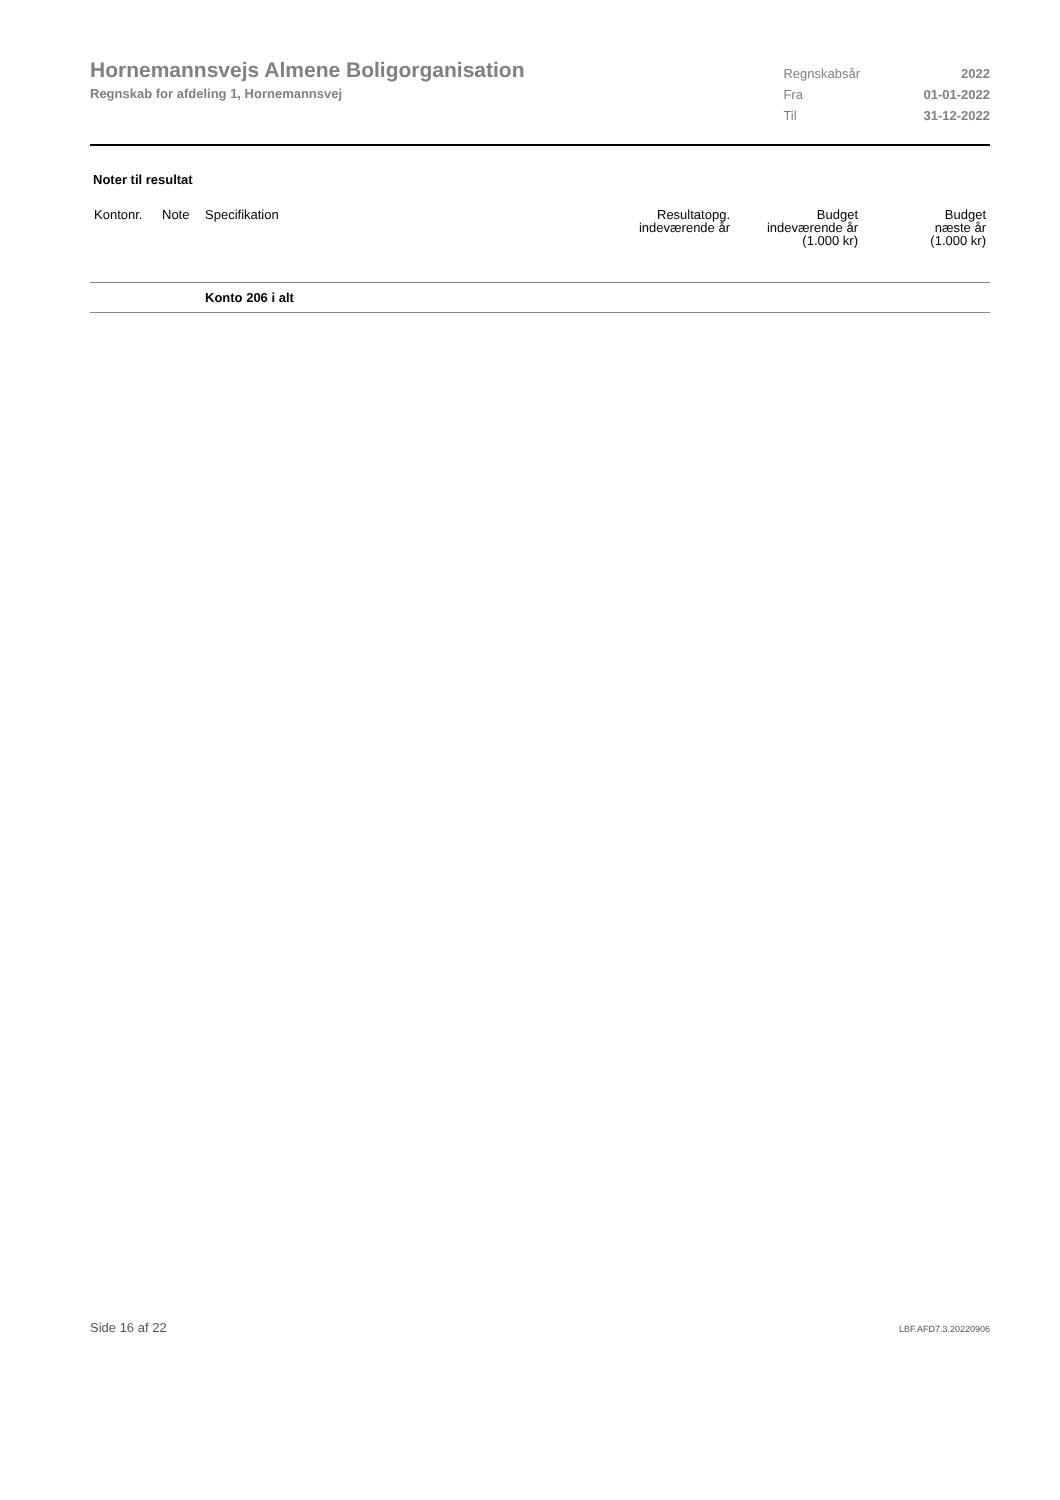Hornemannsvejs Almene Boligorganisation
Regnskab for afdeling 1, Hornemannsvej
| Regnskabsår | 2022 |
| Fra | 01-01-2022 |
| Til | 31-12-2022 |
Noter til resultat
| Kontonr. | Note | Specifikation | Resultatopg. indeværende år | Budget indeværende år (1.000 kr) | Budget næste år (1.000 kr) |
| --- | --- | --- | --- | --- | --- |
| | | Konto 206 i alt | | | |
Side 16 af 22 LBF.AFD7.3.20220906